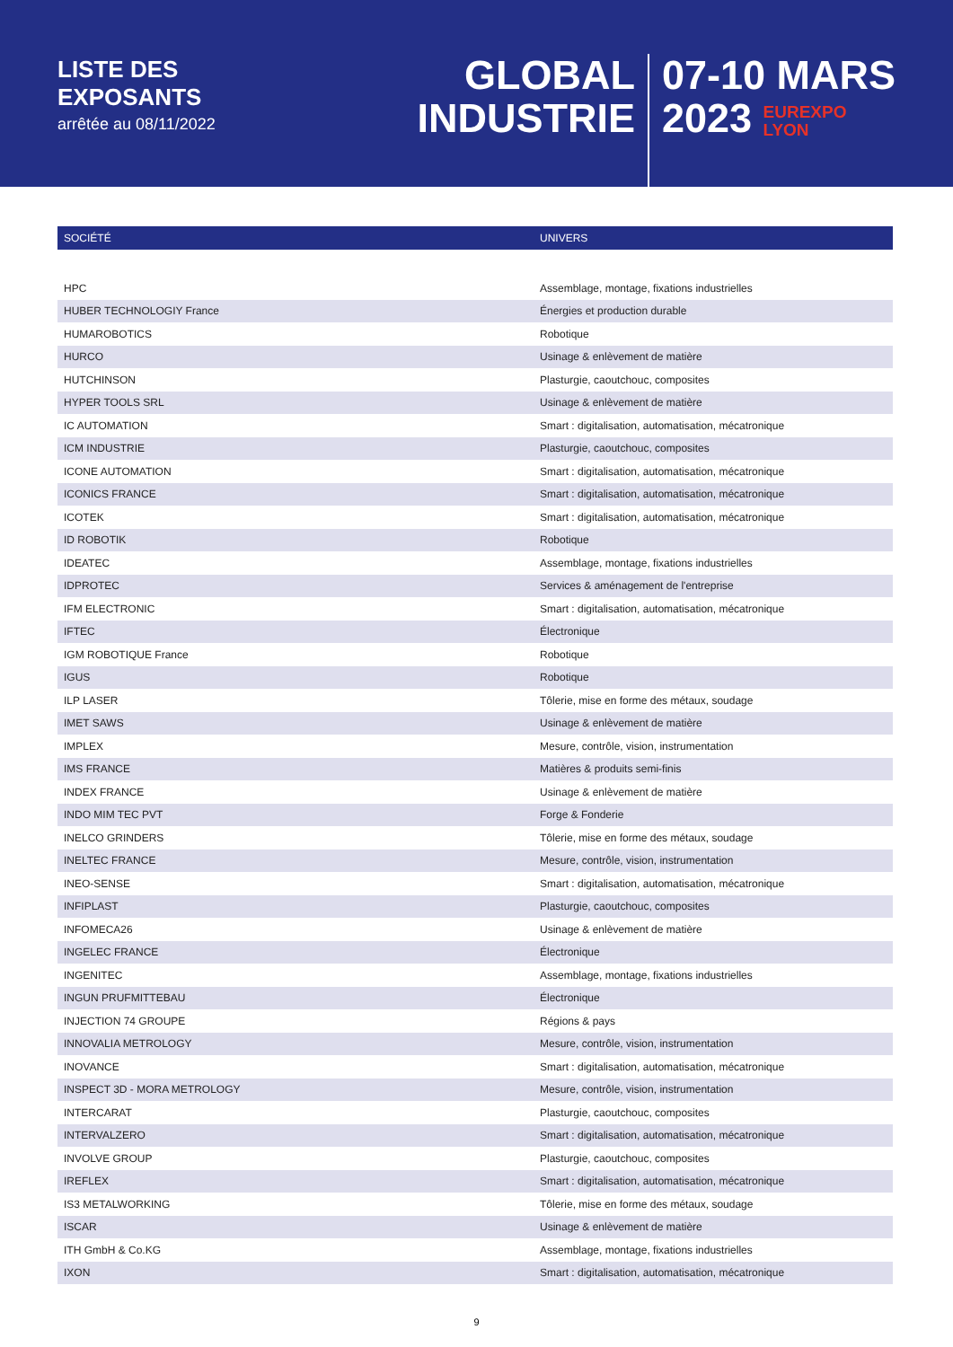LISTE DES
EXPOSANTS
arrêtée au 08/11/2022
GLOBAL
INDUSTRIE
07-10 MARS
2023 EUREXPO
LYON
| SOCIÉTÉ | UNIVERS |
| --- | --- |
| HPC | Assemblage, montage, fixations industrielles |
| HUBER TECHNOLOGIY France | Énergies et production durable |
| HUMAROBOTICS | Robotique |
| HURCO | Usinage & enlèvement de matière |
| HUTCHINSON | Plasturgie, caoutchouc, composites |
| HYPER TOOLS SRL | Usinage & enlèvement de matière |
| IC AUTOMATION | Smart : digitalisation, automatisation, mécatronique |
| ICM INDUSTRIE | Plasturgie, caoutchouc, composites |
| ICONE AUTOMATION | Smart : digitalisation, automatisation, mécatronique |
| ICONICS FRANCE | Smart : digitalisation, automatisation, mécatronique |
| ICOTEK | Smart : digitalisation, automatisation, mécatronique |
| ID ROBOTIK | Robotique |
| IDEATEC | Assemblage, montage, fixations industrielles |
| IDPROTEC | Services & aménagement de l'entreprise |
| IFM ELECTRONIC | Smart : digitalisation, automatisation, mécatronique |
| IFTEC | Électronique |
| IGM ROBOTIQUE France | Robotique |
| IGUS | Robotique |
| ILP LASER | Tôlerie, mise en forme des métaux, soudage |
| IMET SAWS | Usinage & enlèvement de matière |
| IMPLEX | Mesure, contrôle, vision, instrumentation |
| IMS FRANCE | Matières & produits semi-finis |
| INDEX FRANCE | Usinage & enlèvement de matière |
| INDO MIM TEC PVT | Forge & Fonderie |
| INELCO GRINDERS | Tôlerie, mise en forme des métaux, soudage |
| INELTEC FRANCE | Mesure, contrôle, vision, instrumentation |
| INEO-SENSE | Smart : digitalisation, automatisation, mécatronique |
| INFIPLAST | Plasturgie, caoutchouc, composites |
| INFOMECA26 | Usinage & enlèvement de matière |
| INGELEC FRANCE | Électronique |
| INGENITEC | Assemblage, montage, fixations industrielles |
| INGUN PRUFMITTEBAU | Électronique |
| INJECTION 74 GROUPE | Régions & pays |
| INNOVALIA METROLOGY | Mesure, contrôle, vision, instrumentation |
| INOVANCE | Smart : digitalisation, automatisation, mécatronique |
| INSPECT 3D - MORA METROLOGY | Mesure, contrôle, vision, instrumentation |
| INTERCARAT | Plasturgie, caoutchouc, composites |
| INTERVALZERO | Smart : digitalisation, automatisation, mécatronique |
| INVOLVE GROUP | Plasturgie, caoutchouc, composites |
| IREFLEX | Smart : digitalisation, automatisation, mécatronique |
| IS3 METALWORKING | Tôlerie, mise en forme des métaux, soudage |
| ISCAR | Usinage & enlèvement de matière |
| ITH GmbH & Co.KG | Assemblage, montage, fixations industrielles |
| IXON | Smart : digitalisation, automatisation, mécatronique |
9